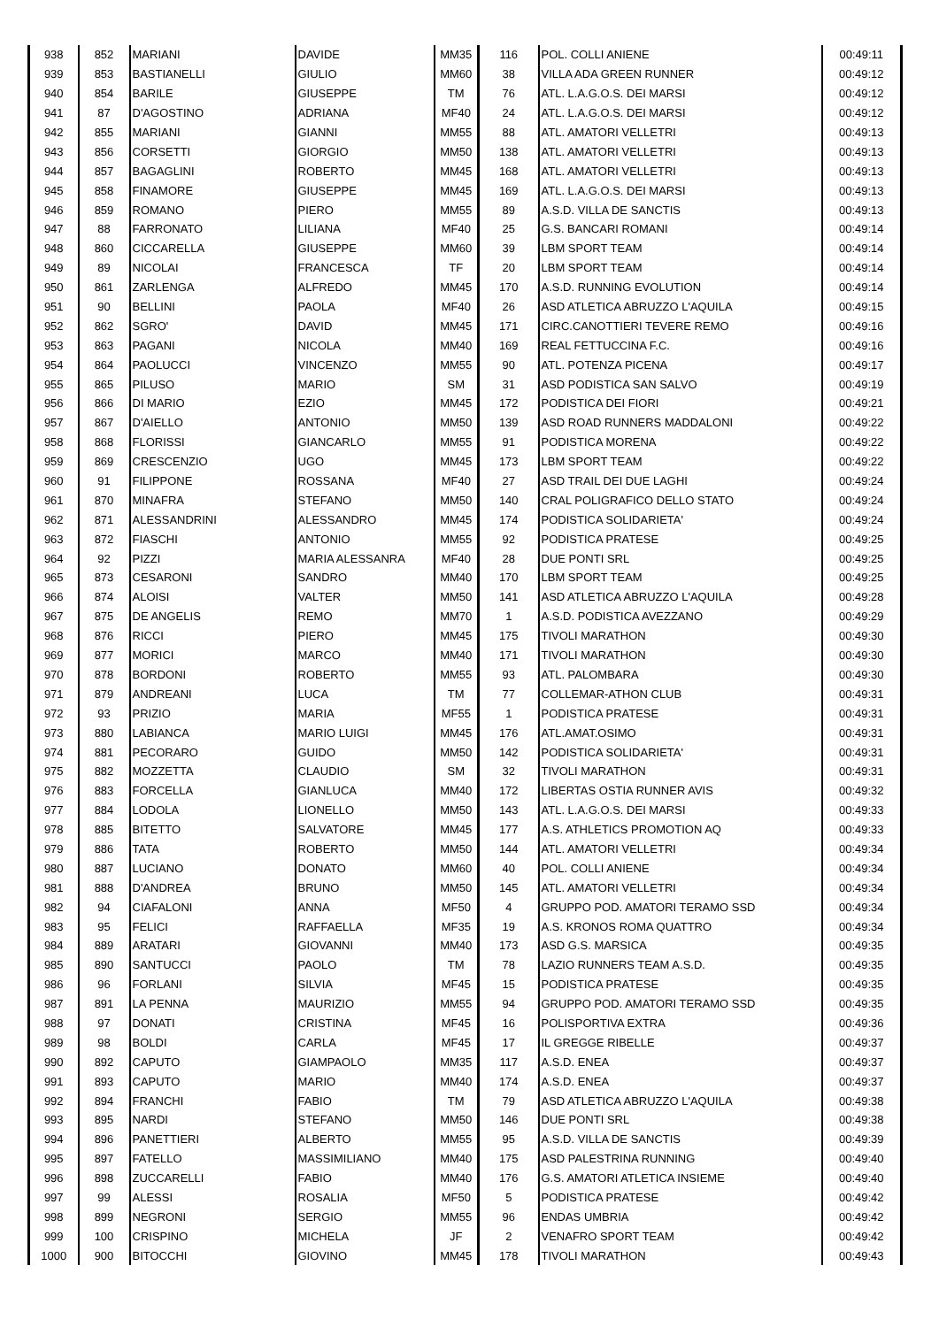| 938 | 852 | MARIANI | DAVIDE | MM35 | 116 | POL. COLLI ANIENE | 00:49:11 |
| 939 | 853 | BASTIANELLI | GIULIO | MM60 | 38 | VILLA ADA GREEN RUNNER | 00:49:12 |
| 940 | 854 | BARILE | GIUSEPPE | TM | 76 | ATL. L.A.G.O.S. DEI MARSI | 00:49:12 |
| 941 | 87 | D'AGOSTINO | ADRIANA | MF40 | 24 | ATL. L.A.G.O.S. DEI MARSI | 00:49:12 |
| 942 | 855 | MARIANI | GIANNI | MM55 | 88 | ATL. AMATORI VELLETRI | 00:49:13 |
| 943 | 856 | CORSETTI | GIORGIO | MM50 | 138 | ATL. AMATORI VELLETRI | 00:49:13 |
| 944 | 857 | BAGAGLINI | ROBERTO | MM45 | 168 | ATL. AMATORI VELLETRI | 00:49:13 |
| 945 | 858 | FINAMORE | GIUSEPPE | MM45 | 169 | ATL. L.A.G.O.S. DEI MARSI | 00:49:13 |
| 946 | 859 | ROMANO | PIERO | MM55 | 89 | A.S.D. VILLA DE SANCTIS | 00:49:13 |
| 947 | 88 | FARRONATO | LILIANA | MF40 | 25 | G.S. BANCARI ROMANI | 00:49:14 |
| 948 | 860 | CICCARELLA | GIUSEPPE | MM60 | 39 | LBM SPORT TEAM | 00:49:14 |
| 949 | 89 | NICOLAI | FRANCESCA | TF | 20 | LBM SPORT TEAM | 00:49:14 |
| 950 | 861 | ZARLENGA | ALFREDO | MM45 | 170 | A.S.D. RUNNING EVOLUTION | 00:49:14 |
| 951 | 90 | BELLINI | PAOLA | MF40 | 26 | ASD ATLETICA ABRUZZO L'AQUILA | 00:49:15 |
| 952 | 862 | SGRO' | DAVID | MM45 | 171 | CIRC.CANOTTIERI TEVERE REMO | 00:49:16 |
| 953 | 863 | PAGANI | NICOLA | MM40 | 169 | REAL FETTUCCINA F.C. | 00:49:16 |
| 954 | 864 | PAOLUCCI | VINCENZO | MM55 | 90 | ATL. POTENZA PICENA | 00:49:17 |
| 955 | 865 | PILUSO | MARIO | SM | 31 | ASD PODISTICA SAN SALVO | 00:49:19 |
| 956 | 866 | DI MARIO | EZIO | MM45 | 172 | PODISTICA DEI FIORI | 00:49:21 |
| 957 | 867 | D'AIELLO | ANTONIO | MM50 | 139 | ASD ROAD RUNNERS MADDALONI | 00:49:22 |
| 958 | 868 | FLORISSI | GIANCARLO | MM55 | 91 | PODISTICA MORENA | 00:49:22 |
| 959 | 869 | CRESCENZIO | UGO | MM45 | 173 | LBM SPORT TEAM | 00:49:22 |
| 960 | 91 | FILIPPONE | ROSSANA | MF40 | 27 | ASD TRAIL DEI DUE LAGHI | 00:49:24 |
| 961 | 870 | MINAFRA | STEFANO | MM50 | 140 | CRAL POLIGRAFICO DELLO STATO | 00:49:24 |
| 962 | 871 | ALESSANDRINI | ALESSANDRO | MM45 | 174 | PODISTICA SOLIDARIETA' | 00:49:24 |
| 963 | 872 | FIASCHI | ANTONIO | MM55 | 92 | PODISTICA PRATESE | 00:49:25 |
| 964 | 92 | PIZZI | MARIA ALESSANRA | MF40 | 28 | DUE PONTI SRL | 00:49:25 |
| 965 | 873 | CESARONI | SANDRO | MM40 | 170 | LBM SPORT TEAM | 00:49:25 |
| 966 | 874 | ALOISI | VALTER | MM50 | 141 | ASD ATLETICA ABRUZZO L'AQUILA | 00:49:28 |
| 967 | 875 | DE ANGELIS | REMO | MM70 | 1 | A.S.D. PODISTICA AVEZZANO | 00:49:29 |
| 968 | 876 | RICCI | PIERO | MM45 | 175 | TIVOLI MARATHON | 00:49:30 |
| 969 | 877 | MORICI | MARCO | MM40 | 171 | TIVOLI MARATHON | 00:49:30 |
| 970 | 878 | BORDONI | ROBERTO | MM55 | 93 | ATL. PALOMBARA | 00:49:30 |
| 971 | 879 | ANDREANI | LUCA | TM | 77 | COLLEMAR-ATHON CLUB | 00:49:31 |
| 972 | 93 | PRIZIO | MARIA | MF55 | 1 | PODISTICA PRATESE | 00:49:31 |
| 973 | 880 | LABIANCA | MARIO LUIGI | MM45 | 176 | ATL.AMAT.OSIMO | 00:49:31 |
| 974 | 881 | PECORARO | GUIDO | MM50 | 142 | PODISTICA SOLIDARIETA' | 00:49:31 |
| 975 | 882 | MOZZETTA | CLAUDIO | SM | 32 | TIVOLI MARATHON | 00:49:31 |
| 976 | 883 | FORCELLA | GIANLUCA | MM40 | 172 | LIBERTAS OSTIA RUNNER AVIS | 00:49:32 |
| 977 | 884 | LODOLA | LIONELLO | MM50 | 143 | ATL. L.A.G.O.S. DEI MARSI | 00:49:33 |
| 978 | 885 | BITETTO | SALVATORE | MM45 | 177 | A.S. ATHLETICS PROMOTION AQ | 00:49:33 |
| 979 | 886 | TATA | ROBERTO | MM50 | 144 | ATL. AMATORI VELLETRI | 00:49:34 |
| 980 | 887 | LUCIANO | DONATO | MM60 | 40 | POL. COLLI ANIENE | 00:49:34 |
| 981 | 888 | D'ANDREA | BRUNO | MM50 | 145 | ATL. AMATORI VELLETRI | 00:49:34 |
| 982 | 94 | CIAFALONI | ANNA | MF50 | 4 | GRUPPO POD. AMATORI TERAMO SSD | 00:49:34 |
| 983 | 95 | FELICI | RAFFAELLA | MF35 | 19 | A.S. KRONOS ROMA QUATTRO | 00:49:34 |
| 984 | 889 | ARATARI | GIOVANNI | MM40 | 173 | ASD G.S. MARSICA | 00:49:35 |
| 985 | 890 | SANTUCCI | PAOLO | TM | 78 | LAZIO RUNNERS TEAM A.S.D. | 00:49:35 |
| 986 | 96 | FORLANI | SILVIA | MF45 | 15 | PODISTICA PRATESE | 00:49:35 |
| 987 | 891 | LA PENNA | MAURIZIO | MM55 | 94 | GRUPPO POD. AMATORI TERAMO SSD | 00:49:35 |
| 988 | 97 | DONATI | CRISTINA | MF45 | 16 | POLISPORTIVA EXTRA | 00:49:36 |
| 989 | 98 | BOLDI | CARLA | MF45 | 17 | IL GREGGE RIBELLE | 00:49:37 |
| 990 | 892 | CAPUTO | GIAMPAOLO | MM35 | 117 | A.S.D. ENEA | 00:49:37 |
| 991 | 893 | CAPUTO | MARIO | MM40 | 174 | A.S.D. ENEA | 00:49:37 |
| 992 | 894 | FRANCHI | FABIO | TM | 79 | ASD ATLETICA ABRUZZO L'AQUILA | 00:49:38 |
| 993 | 895 | NARDI | STEFANO | MM50 | 146 | DUE PONTI SRL | 00:49:38 |
| 994 | 896 | PANETTIERI | ALBERTO | MM55 | 95 | A.S.D. VILLA DE SANCTIS | 00:49:39 |
| 995 | 897 | FATELLO | MASSIMILIANO | MM40 | 175 | ASD PALESTRINA RUNNING | 00:49:40 |
| 996 | 898 | ZUCCARELLI | FABIO | MM40 | 176 | G.S. AMATORI ATLETICA INSIEME | 00:49:40 |
| 997 | 99 | ALESSI | ROSALIA | MF50 | 5 | PODISTICA PRATESE | 00:49:42 |
| 998 | 899 | NEGRONI | SERGIO | MM55 | 96 | ENDAS UMBRIA | 00:49:42 |
| 999 | 100 | CRISPINO | MICHELA | JF | 2 | VENAFRO SPORT TEAM | 00:49:42 |
| 1000 | 900 | BITOCCHI | GIOVINO | MM45 | 178 | TIVOLI MARATHON | 00:49:43 |